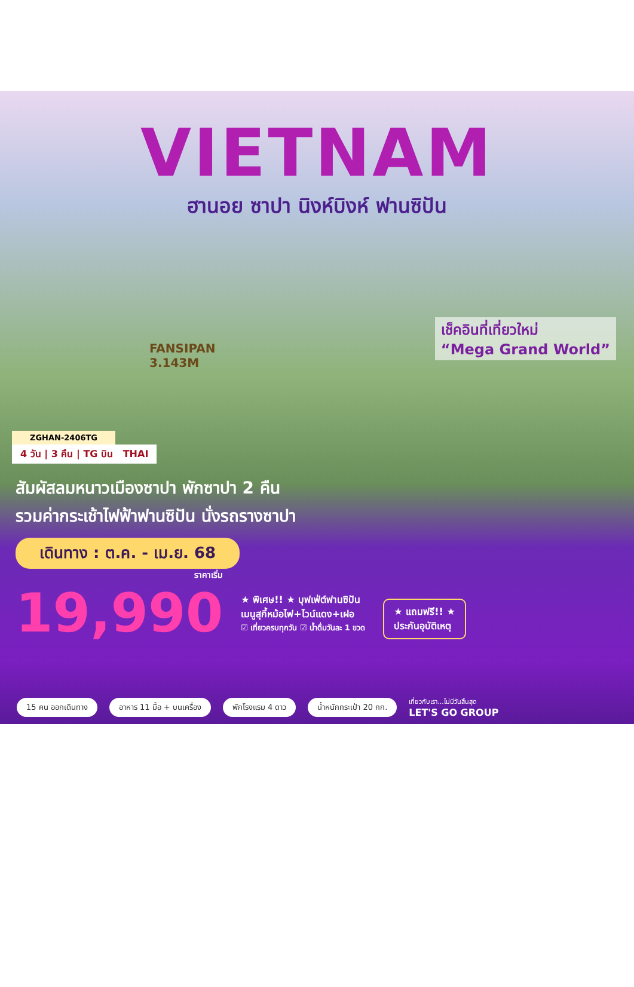VIETNAM
ฮานอย ซาปา นิงห์บิงห์ ฟานซิปัน
FANSIPAN
3.143M
เช็คอินที่เที่ยวใหม่
“Mega Grand World”
ZGHAN-2406TG
4 วัน | 3 คืน | TG บิน THAI
สัมผัสลมหนาวเมืองซาปา พักซาปา 2 คืน
รวมค่ากระเช้าไฟฟ้าฟานซิปัน นั่งรถรางซาปา
เดินทาง : ต.ค. - เม.ย. 68
ราคาเริ่ม
19,990
★ พิเศษ!! ★ บุฟเฟ่ต์ฟานซิปัน
เมนูสุกี้หม้อไฟ+ไวน์แดง+เฝอ
☑ เที่ยวครบทุกวัน ☑ น้ำดื่มวันละ 1 ขวด
★ แถมฟรี!! ★
ประกันอุบัติเหตุ
15 คน ออกเดินทาง อาหาร 11 มื้อ + บนเครื่อง พักโรงแรม 4 ดาว น้ำหนักกระเป๋า 20 กก. เที่ยวกับเรา...ไม่มีวันสิ้นสุด
LET'S GO GROUP